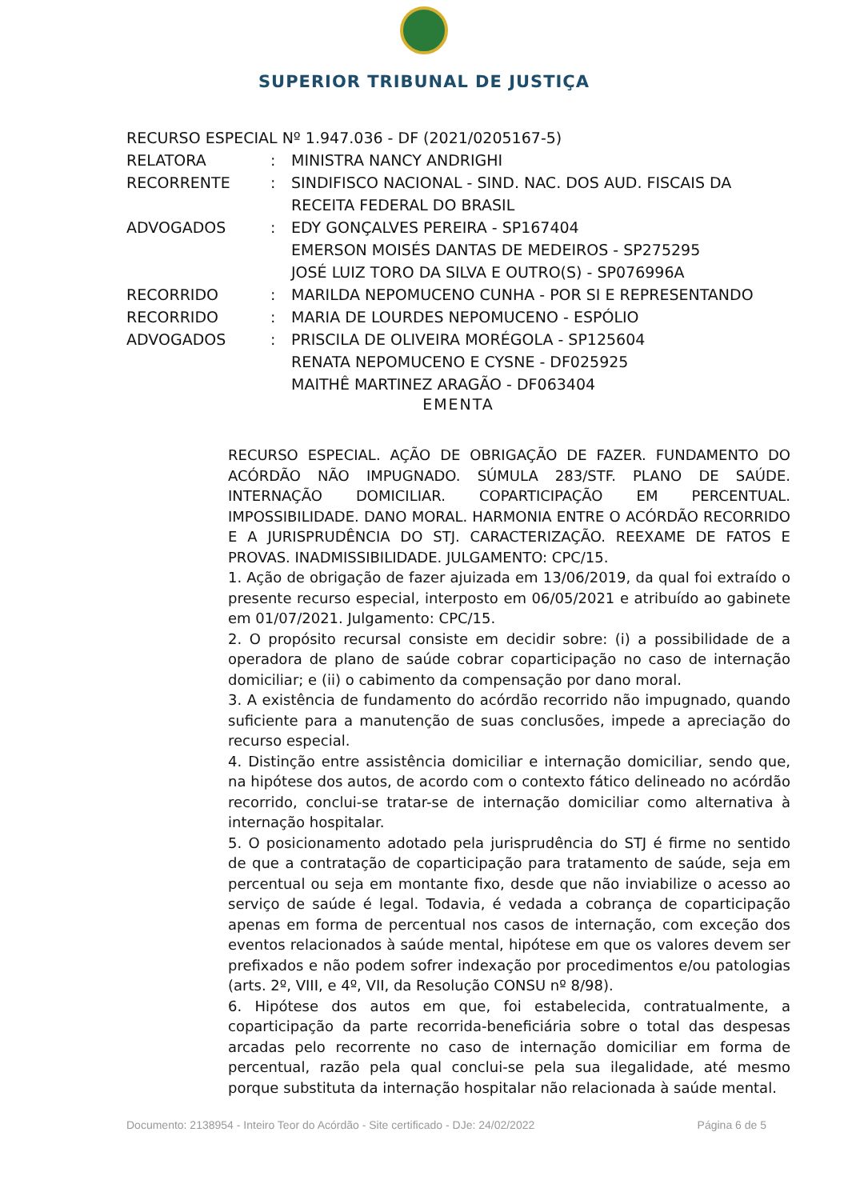SUPERIOR TRIBUNAL DE JUSTIÇA
RECURSO ESPECIAL Nº 1.947.036 - DF (2021/0205167-5)
RELATORA: MINISTRA NANCY ANDRIGHI
RECORRENTE: SINDIFISCO NACIONAL - SIND. NAC. DOS AUD. FISCAIS DA RECEITA FEDERAL DO BRASIL
ADVOGADOS: EDY GONÇALVES PEREIRA - SP167404
EMERSON MOISÉS DANTAS DE MEDEIROS - SP275295
JOSÉ LUIZ TORO DA SILVA E OUTRO(S) - SP076996A
RECORRIDO: MARILDA NEPOMUCENO CUNHA - POR SI E REPRESENTANDO
RECORRIDO: MARIA DE LOURDES NEPOMUCENO - ESPÓLIO
ADVOGADOS: PRISCILA DE OLIVEIRA MORÉGOLA - SP125604
RENATA NEPOMUCENO E CYSNE - DF025925
MAITHÊ MARTINEZ ARAGÃO - DF063404
EMENTA
RECURSO ESPECIAL. AÇÃO DE OBRIGAÇÃO DE FAZER. FUNDAMENTO DO ACÓRDÃO NÃO IMPUGNADO. SÚMULA 283/STF. PLANO DE SAÚDE. INTERNAÇÃO DOMICILIAR. COPARTICIPAÇÃO EM PERCENTUAL. IMPOSSIBILIDADE. DANO MORAL. HARMONIA ENTRE O ACÓRDÃO RECORRIDO E A JURISPRUDÊNCIA DO STJ. CARACTERIZAÇÃO. REEXAME DE FATOS E PROVAS. INADMISSIBILIDADE. JULGAMENTO: CPC/15.
1. Ação de obrigação de fazer ajuizada em 13/06/2019, da qual foi extraído o presente recurso especial, interposto em 06/05/2021 e atribuído ao gabinete em 01/07/2021. Julgamento: CPC/15.
2. O propósito recursal consiste em decidir sobre: (i) a possibilidade de a operadora de plano de saúde cobrar coparticipação no caso de internação domiciliar; e (ii) o cabimento da compensação por dano moral.
3. A existência de fundamento do acórdão recorrido não impugnado, quando suficiente para a manutenção de suas conclusões, impede a apreciação do recurso especial.
4. Distinção entre assistência domiciliar e internação domiciliar, sendo que, na hipótese dos autos, de acordo com o contexto fático delineado no acórdão recorrido, conclui-se tratar-se de internação domiciliar como alternativa à internação hospitalar.
5. O posicionamento adotado pela jurisprudência do STJ é firme no sentido de que a contratação de coparticipação para tratamento de saúde, seja em percentual ou seja em montante fixo, desde que não inviabilize o acesso ao serviço de saúde é legal. Todavia, é vedada a cobrança de coparticipação apenas em forma de percentual nos casos de internação, com exceção dos eventos relacionados à saúde mental, hipótese em que os valores devem ser prefixados e não podem sofrer indexação por procedimentos e/ou patologias (arts. 2º, VIII, e 4º, VII, da Resolução CONSU nº 8/98).
6. Hipótese dos autos em que, foi estabelecida, contratualmente, a coparticipação da parte recorrida-beneficiária sobre o total das despesas arcadas pelo recorrente no caso de internação domiciliar em forma de percentual, razão pela qual conclui-se pela sua ilegalidade, até mesmo porque substituta da internação hospitalar não relacionada à saúde mental.
Documento: 2138954 - Inteiro Teor do Acórdão - Site certificado - DJe: 24/02/2022 Página 6 de 5